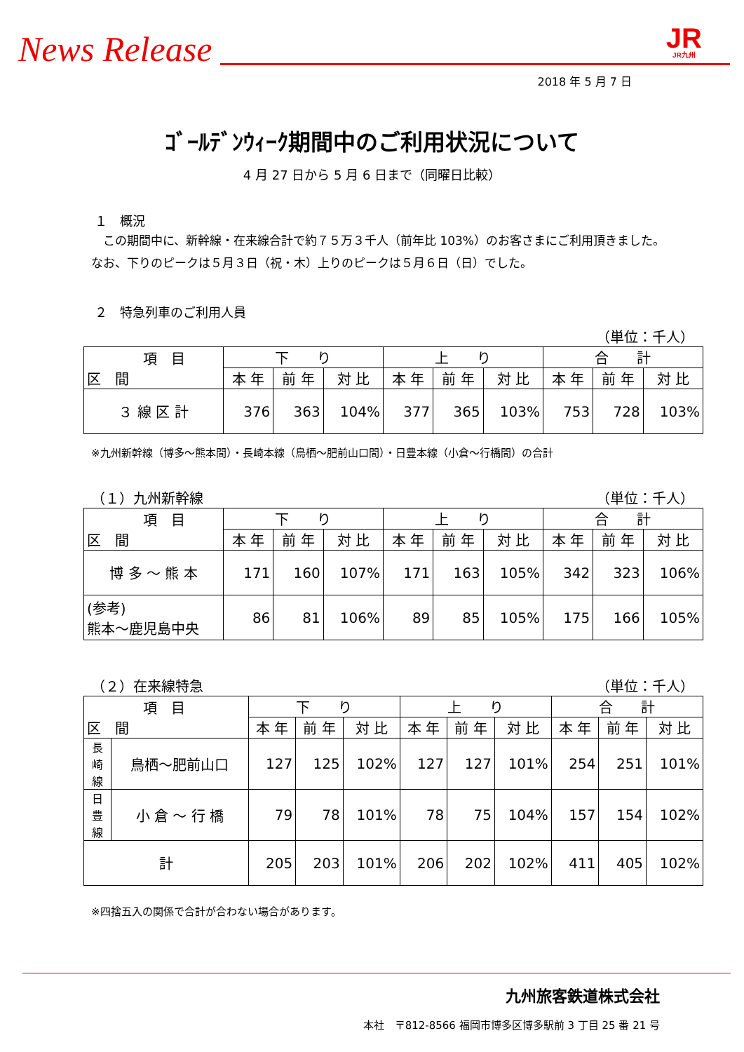News Release
JR
JR九州
2018 年 5 月 7 日
ｺﾞｰﾙﾃﾞﾝｳｨｰｸ期間中のご利用状況について
4 月 27 日から 5 月 6 日まで（同曜日比較）
１　概況
　この期間中に、新幹線・在来線合計で約７５万３千人（前年比 103%）のお客さまにご利用頂きました。なお、下りのピークは５月３日（祝・木）上りのピークは５月６日（日）でした。
２　特急列車のご利用人員
（単位：千人）
| 項 目 区 間 | 下 り | | | 上 り | | | 合 計 | | |
| --- | --- | --- | --- | --- | --- | --- | --- | --- | --- |
| | 本 年 | 前 年 | 対 比 | 本 年 | 前 年 | 対 比 | 本 年 | 前 年 | 対 比 |
| ３ 線 区 計 | 376 | 363 | 104% | 377 | 365 | 103% | 753 | 728 | 103% |
※九州新幹線（博多～熊本間）・長崎本線（鳥栖～肥前山口間）・日豊本線（小倉～行橋間）の合計
（１）九州新幹線 （単位：千人）
| 項 目 区 間 | 下 り | | | 上 り | | | 合 計 | | |
| --- | --- | --- | --- | --- | --- | --- | --- | --- | --- |
| | 本 年 | 前 年 | 対 比 | 本 年 | 前 年 | 対 比 | 本 年 | 前 年 | 対 比 |
| 博 多 ～ 熊 本 | 171 | 160 | 107% | 171 | 163 | 105% | 342 | 323 | 106% |
| (参考) 熊本～鹿児島中央 | 86 | 81 | 106% | 89 | 85 | 105% | 175 | 166 | 105% |
（２）在来線特急 （単位：千人）
| 項 目 区 間 | | 下 り | | | 上 り | | | 合 計 | | |
| --- | --- | --- | --- | --- | --- | --- | --- | --- | --- | --- |
| | | 本 年 | 前 年 | 対 比 | 本 年 | 前 年 | 対 比 | 本 年 | 前 年 | 対 比 |
| 長 崎 線 | 鳥栖～肥前山口 | 127 | 125 | 102% | 127 | 127 | 101% | 254 | 251 | 101% |
| 日 豊 線 | 小 倉 ～ 行 橋 | 79 | 78 | 101% | 78 | 75 | 104% | 157 | 154 | 102% |
| 計 | | 205 | 203 | 101% | 206 | 202 | 102% | 411 | 405 | 102% |
※四捨五入の関係で合計が合わない場合があります。
九州旅客鉄道株式会社
本社　〒812-8566 福岡市博多区博多駅前 3 丁目 25 番 21 号